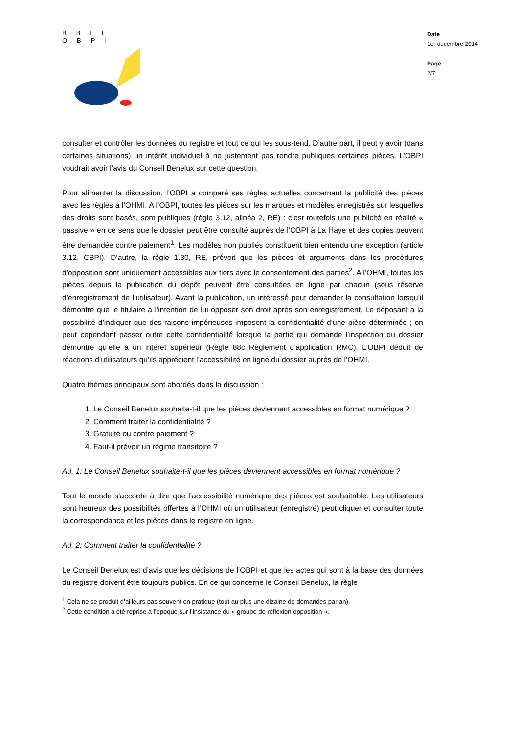BBIE
OBPI
Date
1er décembre 2014
Page
2/7
consulter et contrôler les données du registre et tout ce qui les sous-tend. D’autre part, il peut y avoir (dans certaines situations) un intérêt individuel à ne justement pas rendre publiques certaines pièces. L’OBPI voudrait avoir l’avis du Conseil Benelux sur cette question.
Pour alimenter la discussion, l’OBPI a comparé ses règles actuelles concernant la publicité des pièces avec les règles à l’OHMI. A l’OBPI, toutes les pièces sur les marques et modèles enregistrés sur lesquelles des droits sont basés, sont publiques (règle 3.12, alinéa 2, RE) : c’est toutefois une publicité en réalité « passive » en ce sens que le dossier peut être consulté auprès de l’OBPI à La Haye et des copies peuvent être demandée contre paiement<sup>1</sup>. Les modèles non publiés constituent bien entendu une exception (article 3.12, CBPI). D’autre, la règle 1.30, RE, prévoit que les pièces et arguments dans les procédures d’opposition sont uniquement accessibles aux tiers avec le consentement des parties<sup>2</sup>. A l’OHMI, toutes les pièces depuis la publication du dépôt peuvent être consultées en ligne par chacun (sous réserve d’enregistrement de l’utilisateur). Avant la publication, un intéressé peut demander la consultation lorsqu’il démontre que le titulaire a l’intention de lui opposer son droit après son enregistrement. Le déposant a la possibilité d’indiquer que des raisons impérieuses imposent la confidentialité d’une pièce déterminée ; on peut cependant passer outre cette confidentialité lorsque la partie qui demande l’inspection du dossier démontre qu’elle a un intérêt supérieur (Règle 88c Règlement d’application RMC). L’OBPI déduit de réactions d’utilisateurs qu’ils apprécient l’accessibilité en ligne du dossier auprès de l’OHMI.
Quatre thèmes principaux sont abordés dans la discussion :
1. Le Conseil Benelux souhaite-t-il que les pièces deviennent accessibles en format numérique ?
2. Comment traiter la confidentialité ?
3. Gratuité ou contre paiement ?
4. Faut-il prévoir un régime transitoire ?
Ad. 1: Le Conseil Benelux souhaite-t-il que les pièces deviennent accessibles en format numérique ?
Tout le monde s’accorde à dire que l’accessibilité numérique des pièces est souhaitable. Les utilisateurs sont heureux des possibilités offertes à l’OHMI où un utilisateur (enregistré) peut cliquer et consulter toute la correspondance et les pièces dans le registre en ligne.
Ad. 2: Comment traiter la confidentialité ?
Le Conseil Benelux est d’avis que les décisions de l’OBPI et que les actes qui sont à la base des données du registre doivent être toujours publics. En ce qui concerne le Conseil Benelux, la règle
<sup>1</sup> Cela ne se produit d’ailleurs pas souvent en pratique (tout au plus une dizaine de demandes par an).
<sup>2</sup> Cette condition a été reprise à l’époque sur l’insistance du « groupe de réflexion opposition ».